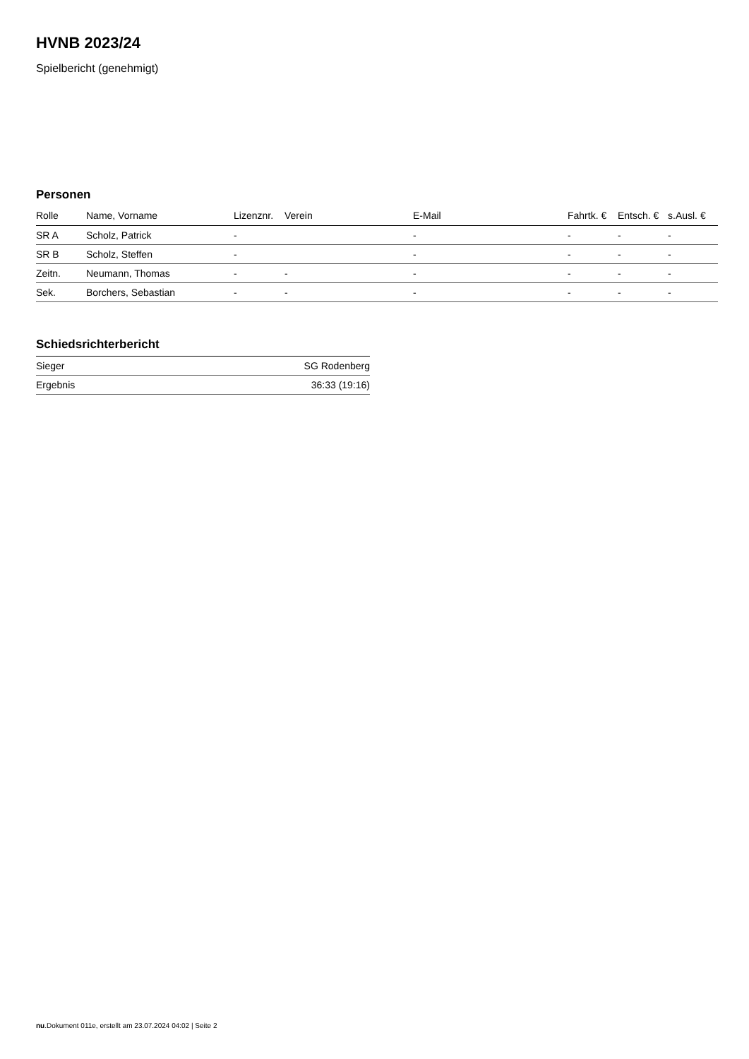HVNB 2023/24
Spielbericht (genehmigt)
Personen
| Rolle | Name, Vorname | Lizenznr. | Verein | E-Mail | Fahrtk. € | Entsch. € | s.Ausl. € |
| --- | --- | --- | --- | --- | --- | --- | --- |
| SR A | Scholz, Patrick | - | | - | - | - | - |
| SR B | Scholz, Steffen | - | | - | - | - | - |
| Zeitn. | Neumann, Thomas | - | - | - | - | - | - |
| Sek. | Borchers, Sebastian | - | - | - | - | - | - |
Schiedsrichterbericht
| Sieger | SG Rodenberg |
| Ergebnis | 36:33 (19:16) |
nu.Dokument 011e, erstellt am 23.07.2024 04:02 | Seite 2